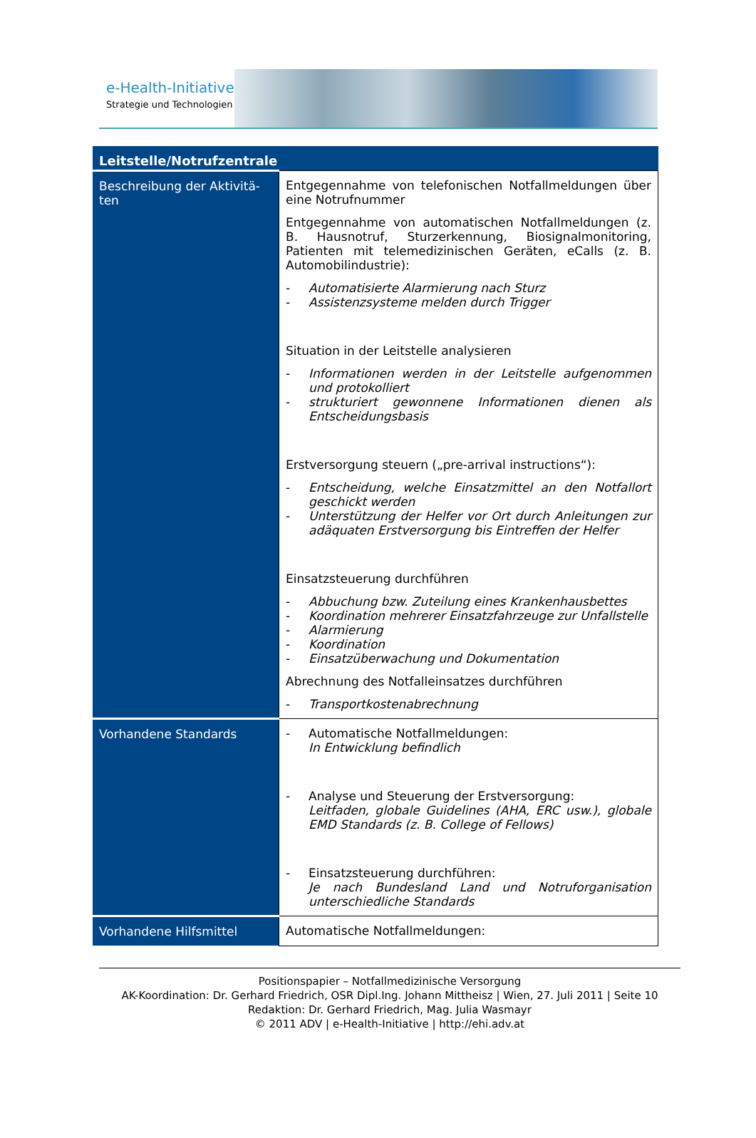e-Health-Initiative
Strategie und Technologien
| Leitstelle/Notrufzentrale | |
| --- | --- |
| Beschreibung der Aktivitä-ten | Entgegennahme von telefonischen Notfallmeldungen über eine Notrufnummer Entgegennahme von automatischen Notfallmeldungen (z. B. Hausnotruf, Sturzerkennung, Biosignalmonitoring, Patienten mit telemedizinischen Geräten, eCalls (z. B. Automobilindustrie): - Automatisierte Alarmierung nach Sturz - Assistenzsysteme melden durch Trigger Situation in der Leitstelle analysieren - Informationen werden in der Leitstelle aufgenommen und protokolliert - strukturiert gewonnene Informationen dienen als Entscheidungsbasis Erstversorgung steuern („pre-arrival instructions“): - Entscheidung, welche Einsatzmittel an den Notfallort geschickt werden - Unterstützung der Helfer vor Ort durch Anleitungen zur adäquaten Erstversorgung bis Eintreffen der Helfer Einsatzsteuerung durchführen - Abbuchung bzw. Zuteilung eines Krankenhausbettes - Koordination mehrerer Einsatzfahrzeuge zur Unfallstelle - Alarmierung - Koordination - Einsatzüberwachung und Dokumentation Abrechnung des Notfalleinsatzes durchführen - Transportkostenabrechnung |
| Vorhandene Standards | - Automatische Notfallmeldungen: In Entwicklung befindlich - Analyse und Steuerung der Erstversorgung: Leitfaden, globale Guidelines (AHA, ERC usw.), globale EMD Standards (z. B. College of Fellows) - Einsatzsteuerung durchführen: Je nach Bundesland Land und Notruforganisation unterschiedliche Standards |
| Vorhandene Hilfsmittel | Automatische Notfallmeldungen: |
Positionspapier – Notfallmedizinische Versorgung
AK-Koordination: Dr. Gerhard Friedrich, OSR Dipl.Ing. Johann Mittheisz | Wien, 27. Juli 2011 | Seite 10
Redaktion: Dr. Gerhard Friedrich, Mag. Julia Wasmayr
© 2011 ADV | e-Health-Initiative | http://ehi.adv.at